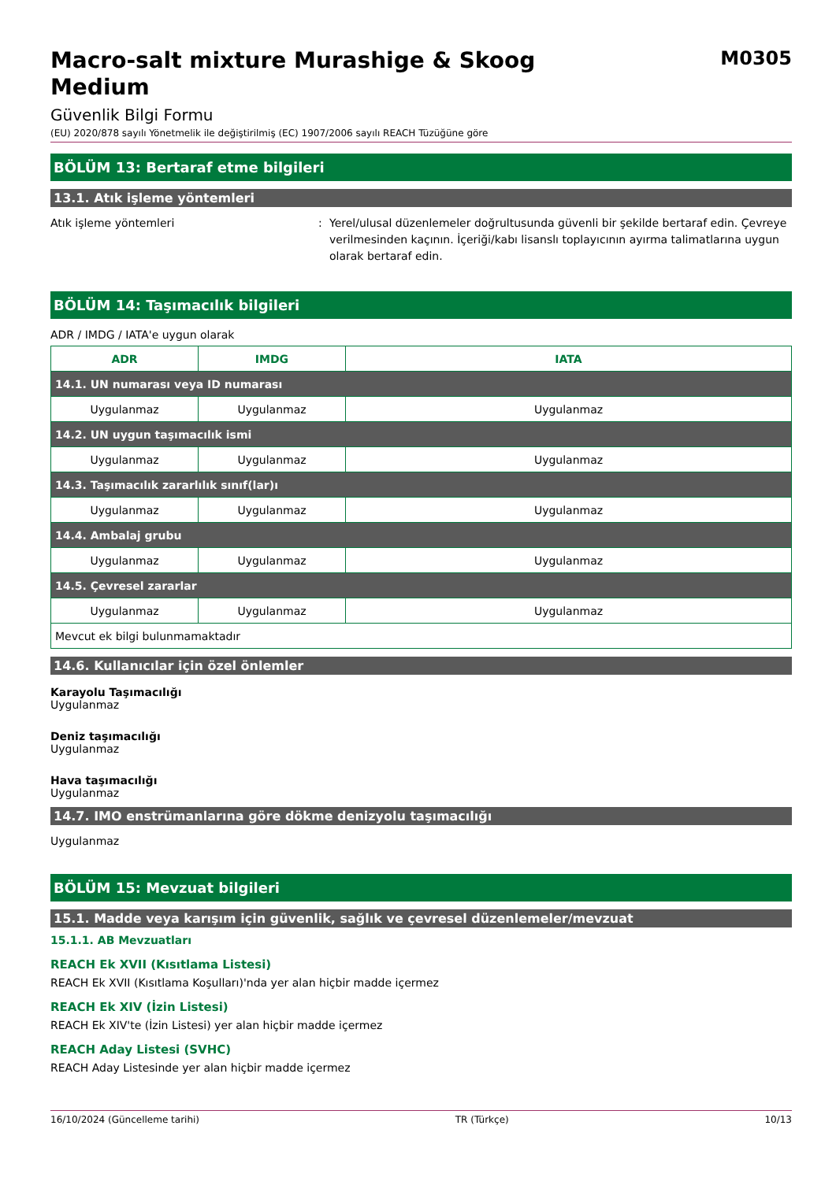Macro-salt mixture Murashige & Skoog Medium
M0305
Güvenlik Bilgi Formu
(EU) 2020/878 sayılı Yönetmelik ile değiştirilmiş (EC) 1907/2006 sayılı REACH Tüzüğüne göre
BÖLÜM 13: Bertaraf etme bilgileri
13.1. Atık işleme yöntemleri
Atık işleme yöntemleri : Yerel/ulusal düzenlemeler doğrultusunda güvenli bir şekilde bertaraf edin. Çevreye verilmesinden kaçının. İçeriği/kabı lisanslı toplayıcının ayırma talimatlarına uygun olarak bertaraf edin.
BÖLÜM 14: Taşımacılık bilgileri
ADR / IMDG / IATA'e uygun olarak
| ADR | IMDG | IATA |
| --- | --- | --- |
| 14.1. UN numarası veya ID numarası | | |
| Uygulanmaz | Uygulanmaz | Uygulanmaz |
| 14.2. UN uygun taşımacılık ismi | | |
| Uygulanmaz | Uygulanmaz | Uygulanmaz |
| 14.3. Taşımacılık zararlılık sınıf(lar)ı | | |
| Uygulanmaz | Uygulanmaz | Uygulanmaz |
| 14.4. Ambalaj grubu | | |
| Uygulanmaz | Uygulanmaz | Uygulanmaz |
| 14.5. Çevresel zararlar | | |
| Uygulanmaz | Uygulanmaz | Uygulanmaz |
| Mevcut ek bilgi bulunmamaktadır | | |
14.6. Kullanıcılar için özel önlemler
Karayolu Taşımacılığı
Uygulanmaz
Deniz taşımacılığı
Uygulanmaz
Hava taşımacılığı
Uygulanmaz
14.7. IMO enstrümanlarına göre dökme denizyolu taşımacılığı
Uygulanmaz
BÖLÜM 15: Mevzuat bilgileri
15.1. Madde veya karışım için güvenlik, sağlık ve çevresel düzenlemeler/mevzuat
15.1.1. AB Mevzuatları
REACH Ek XVII (Kısıtlama Listesi)
REACH Ek XVII (Kısıtlama Koşulları)'nda yer alan hiçbir madde içermez
REACH Ek XIV (İzin Listesi)
REACH Ek XIV'te (İzin Listesi) yer alan hiçbir madde içermez
REACH Aday Listesi (SVHC)
REACH Aday Listesinde yer alan hiçbir madde içermez
16/10/2024 (Güncelleme tarihi) TR (Türkçe) 10/13